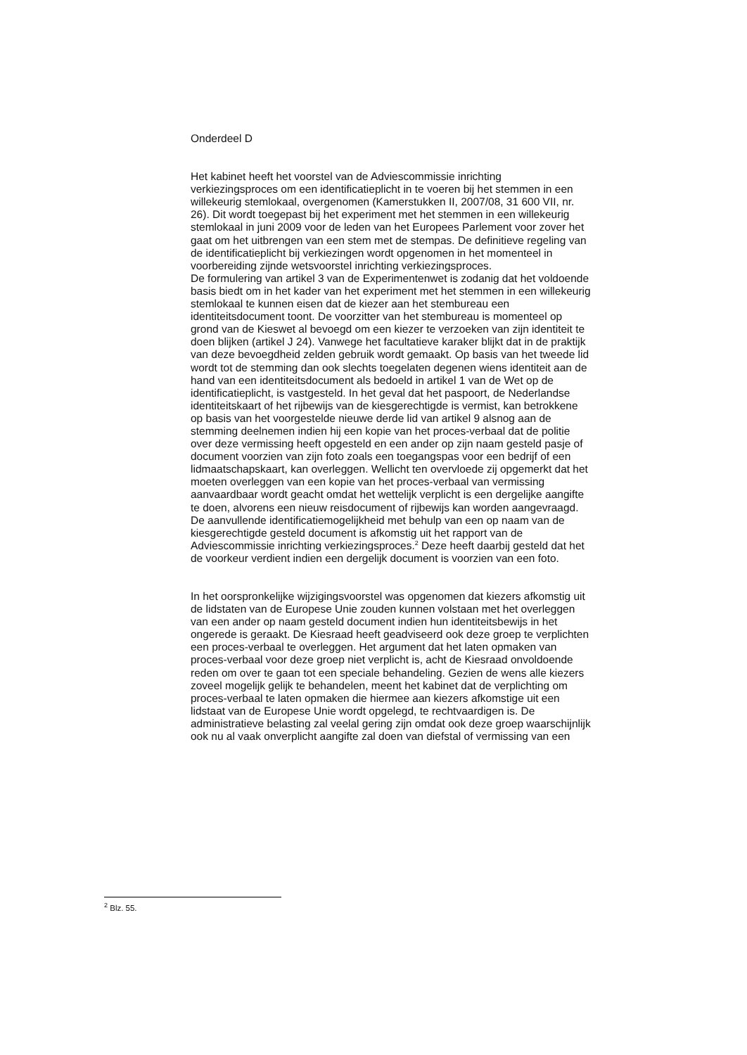Onderdeel D
Het kabinet heeft het voorstel van de Adviescommissie inrichting verkiezingsproces om een identificatieplicht in te voeren bij het stemmen in een willekeurig stemlokaal, overgenomen (Kamerstukken II, 2007/08, 31 600 VII, nr. 26). Dit wordt toegepast bij het experiment met het stemmen in een willekeurig stemlokaal in juni 2009 voor de leden van het Europees Parlement voor zover het gaat om het uitbrengen van een stem met de stempas. De definitieve regeling van de identificatieplicht bij verkiezingen wordt opgenomen in het momenteel in voorbereiding zijnde wetsvoorstel inrichting verkiezingsproces.
De formulering van artikel 3 van de Experimentenwet is zodanig dat het voldoende basis biedt om in het kader van het experiment met het stemmen in een willekeurig stemlokaal te kunnen eisen dat de kiezer aan het stembureau een identiteitsdocument toont. De voorzitter van het stembureau is momenteel op grond van de Kieswet al bevoegd om een kiezer te verzoeken van zijn identiteit te doen blijken (artikel J 24). Vanwege het facultatieve karaker blijkt dat in de praktijk van deze bevoegdheid zelden gebruik wordt gemaakt. Op basis van het tweede lid wordt tot de stemming dan ook slechts toegelaten degenen wiens identiteit aan de hand van een identiteitsdocument als bedoeld in artikel 1 van de Wet op de identificatieplicht, is vastgesteld. In het geval dat het paspoort, de Nederlandse identiteitskaart of het rijbewijs van de kiesgerechtigde is vermist, kan betrokkene op basis van het voorgestelde nieuwe derde lid van artikel 9 alsnog aan de stemming deelnemen indien hij een kopie van het proces-verbaal dat de politie over deze vermissing heeft opgesteld en een ander op zijn naam gesteld pasje of document voorzien van zijn foto zoals een toegangspas voor een bedrijf of een lidmaatschapskaart, kan overleggen. Wellicht ten overvloede zij opgemerkt dat het moeten overleggen van een kopie van het proces-verbaal van vermissing aanvaardbaar wordt geacht omdat het wettelijk verplicht is een dergelijke aangifte te doen, alvorens een nieuw reisdocument of rijbewijs kan worden aangevraagd. De aanvullende identificatiemogelijkheid met behulp van een op naam van de kiesgerechtigde gesteld document is afkomstig uit het rapport van de Adviescommissie inrichting verkiezingsproces.<sup>2</sup> Deze heeft daarbij gesteld dat het de voorkeur verdient indien een dergelijk document is voorzien van een foto.
In het oorspronkelijke wijzigingsvoorstel was opgenomen dat kiezers afkomstig uit de lidstaten van de Europese Unie zouden kunnen volstaan met het overleggen van een ander op naam gesteld document indien hun identiteitsbewijs in het ongerede is geraakt. De Kiesraad heeft geadviseerd ook deze groep te verplichten een proces-verbaal te overleggen. Het argument dat het laten opmaken van proces-verbaal voor deze groep niet verplicht is, acht de Kiesraad onvoldoende reden om over te gaan tot een speciale behandeling. Gezien de wens alle kiezers zoveel mogelijk gelijk te behandelen, meent het kabinet dat de verplichting om proces-verbaal te laten opmaken die hiermee aan kiezers afkomstige uit een lidstaat van de Europese Unie wordt opgelegd, te rechtvaardigen is. De administratieve belasting zal veelal gering zijn omdat ook deze groep waarschijnlijk ook nu al vaak onverplicht aangifte zal doen van diefstal of vermissing van een
<sup>2</sup> Blz. 55.